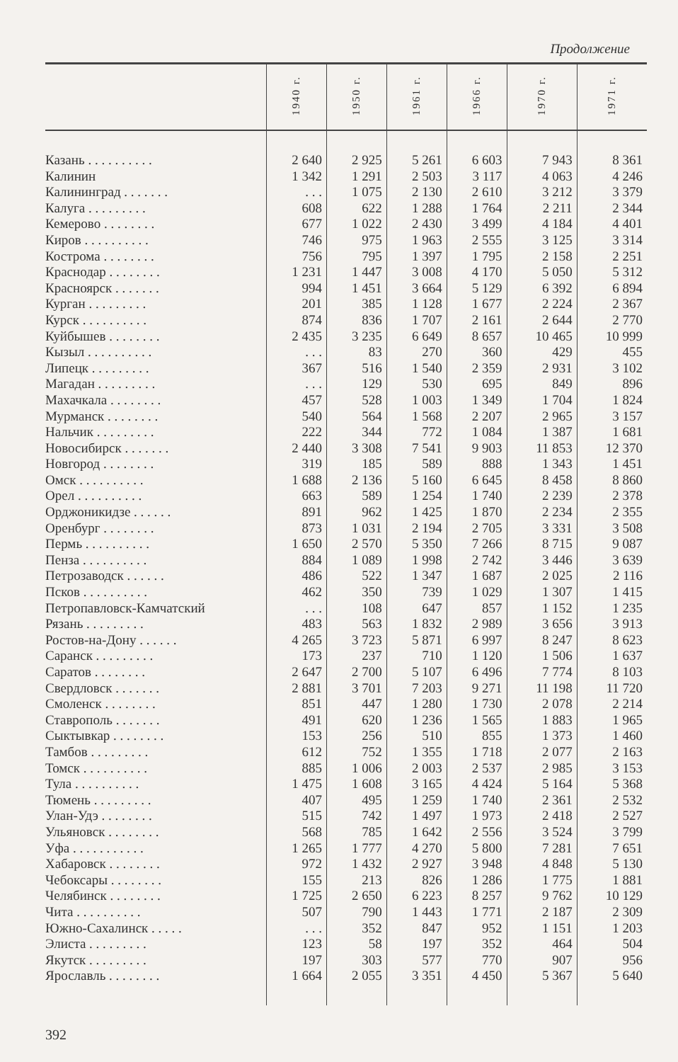Продолжение
| | 1940 г. | 1950 г. | 1961 г. | 1966 г. | 1970 г. | 1971 г. |
| --- | --- | --- | --- | --- | --- | --- |
| Казань . . . . . . . . . . | 2 640 | 2 925 | 5 261 | 6 603 | 7 943 | 8 361 |
| Калинин | 1 342 | 1 291 | 2 503 | 3 117 | 4 063 | 4 246 |
| Калининград . . . . . . . | . . . | 1 075 | 2 130 | 2 610 | 3 212 | 3 379 |
| Калуга . . . . . . . . . | 608 | 622 | 1 288 | 1 764 | 2 211 | 2 344 |
| Кемерово . . . . . . . . | 677 | 1 022 | 2 430 | 3 499 | 4 184 | 4 401 |
| Киров . . . . . . . . . . | 746 | 975 | 1 963 | 2 555 | 3 125 | 3 314 |
| Кострома . . . . . . . . | 756 | 795 | 1 397 | 1 795 | 2 158 | 2 251 |
| Краснодар . . . . . . . . | 1 231 | 1 447 | 3 008 | 4 170 | 5 050 | 5 312 |
| Красноярск . . . . . . . | 994 | 1 451 | 3 664 | 5 129 | 6 392 | 6 894 |
| Курган . . . . . . . . . | 201 | 385 | 1 128 | 1 677 | 2 224 | 2 367 |
| Курск . . . . . . . . . . | 874 | 836 | 1 707 | 2 161 | 2 644 | 2 770 |
| Куйбышев . . . . . . . . | 2 435 | 3 235 | 6 649 | 8 657 | 10 465 | 10 999 |
| Кызыл . . . . . . . . . . | . . . | 83 | 270 | 360 | 429 | 455 |
| Липецк . . . . . . . . . | 367 | 516 | 1 540 | 2 359 | 2 931 | 3 102 |
| Магадан . . . . . . . . . | . . . | 129 | 530 | 695 | 849 | 896 |
| Махачкала . . . . . . . . | 457 | 528 | 1 003 | 1 349 | 1 704 | 1 824 |
| Мурманск . . . . . . . . | 540 | 564 | 1 568 | 2 207 | 2 965 | 3 157 |
| Нальчик . . . . . . . . . | 222 | 344 | 772 | 1 084 | 1 387 | 1 681 |
| Новосибирск . . . . . . . | 2 440 | 3 308 | 7 541 | 9 903 | 11 853 | 12 370 |
| Новгород . . . . . . . . | 319 | 185 | 589 | 888 | 1 343 | 1 451 |
| Омск . . . . . . . . . . | 1 688 | 2 136 | 5 160 | 6 645 | 8 458 | 8 860 |
| Орел . . . . . . . . . . | 663 | 589 | 1 254 | 1 740 | 2 239 | 2 378 |
| Орджоникидзе . . . . . . | 891 | 962 | 1 425 | 1 870 | 2 234 | 2 355 |
| Оренбург . . . . . . . . | 873 | 1 031 | 2 194 | 2 705 | 3 331 | 3 508 |
| Пермь . . . . . . . . . . | 1 650 | 2 570 | 5 350 | 7 266 | 8 715 | 9 087 |
| Пенза . . . . . . . . . . | 884 | 1 089 | 1 998 | 2 742 | 3 446 | 3 639 |
| Петрозаводск . . . . . . | 486 | 522 | 1 347 | 1 687 | 2 025 | 2 116 |
| Псков . . . . . . . . . . | 462 | 350 | 739 | 1 029 | 1 307 | 1 415 |
| Петропавловск-Камчатский | . . . | 108 | 647 | 857 | 1 152 | 1 235 |
| Рязань . . . . . . . . . | 483 | 563 | 1 832 | 2 989 | 3 656 | 3 913 |
| Ростов-на-Дону . . . . . . | 4 265 | 3 723 | 5 871 | 6 997 | 8 247 | 8 623 |
| Саранск . . . . . . . . . | 173 | 237 | 710 | 1 120 | 1 506 | 1 637 |
| Саратов . . . . . . . . | 2 647 | 2 700 | 5 107 | 6 496 | 7 774 | 8 103 |
| Свердловск . . . . . . . | 2 881 | 3 701 | 7 203 | 9 271 | 11 198 | 11 720 |
| Смоленск . . . . . . . . | 851 | 447 | 1 280 | 1 730 | 2 078 | 2 214 |
| Ставрополь . . . . . . . | 491 | 620 | 1 236 | 1 565 | 1 883 | 1 965 |
| Сыктывкар . . . . . . . . | 153 | 256 | 510 | 855 | 1 373 | 1 460 |
| Тамбов . . . . . . . . . | 612 | 752 | 1 355 | 1 718 | 2 077 | 2 163 |
| Томск . . . . . . . . . . | 885 | 1 006 | 2 003 | 2 537 | 2 985 | 3 153 |
| Тула . . . . . . . . . . | 1 475 | 1 608 | 3 165 | 4 424 | 5 164 | 5 368 |
| Тюмень . . . . . . . . . | 407 | 495 | 1 259 | 1 740 | 2 361 | 2 532 |
| Улан-Удэ . . . . . . . . | 515 | 742 | 1 497 | 1 973 | 2 418 | 2 527 |
| Ульяновск . . . . . . . . | 568 | 785 | 1 642 | 2 556 | 3 524 | 3 799 |
| Уфа . . . . . . . . . . . | 1 265 | 1 777 | 4 270 | 5 800 | 7 281 | 7 651 |
| Хабаровск . . . . . . . . | 972 | 1 432 | 2 927 | 3 948 | 4 848 | 5 130 |
| Чебоксары . . . . . . . . | 155 | 213 | 826 | 1 286 | 1 775 | 1 881 |
| Челябинск . . . . . . . . | 1 725 | 2 650 | 6 223 | 8 257 | 9 762 | 10 129 |
| Чита . . . . . . . . . . | 507 | 790 | 1 443 | 1 771 | 2 187 | 2 309 |
| Южно-Сахалинск . . . . . | . . . | 352 | 847 | 952 | 1 151 | 1 203 |
| Элиста . . . . . . . . . | 123 | 58 | 197 | 352 | 464 | 504 |
| Якутск . . . . . . . . . | 197 | 303 | 577 | 770 | 907 | 956 |
| Ярославль . . . . . . . . | 1 664 | 2 055 | 3 351 | 4 450 | 5 367 | 5 640 |
392